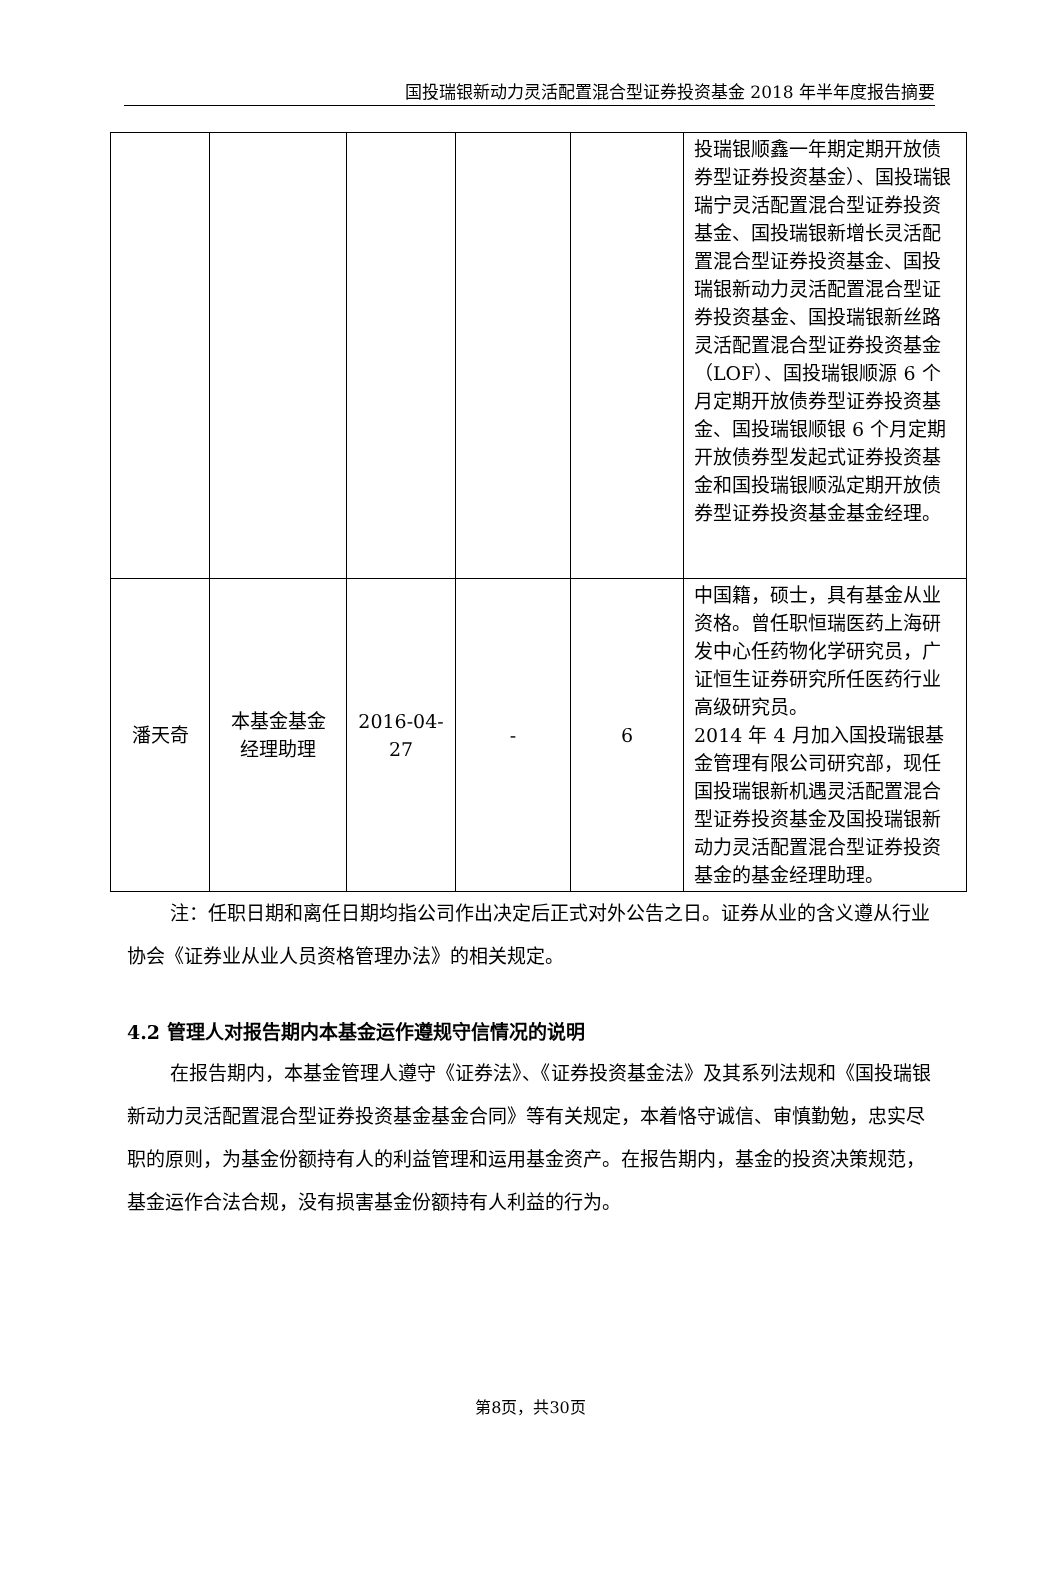国投瑞银新动力灵活配置混合型证券投资基金 2018 年半年度报告摘要
| | | | | | 投瑞银顺鑫一年期定期开放债券型证券投资基金）、国投瑞银瑞宁灵活配置混合型证券投资基金、国投瑞银新增长灵活配置混合型证券投资基金、国投瑞银新动力灵活配置混合型证券投资基金、国投瑞银新丝路灵活配置混合型证券投资基金（LOF）、国投瑞银顺源 6 个月定期开放债券型证券投资基金、国投瑞银顺银 6 个月定期开放债券型发起式证券投资基金和国投瑞银顺泓定期开放债券型证券投资基金基金经理。 |
| 潘天奇 | 本基金基金 经理助理 | 2016-04- 27 | - | 6 | 中国籍，硕士，具有基金从业资格。曾任职恒瑞医药上海研发中心任药物化学研究员，广证恒生证券研究所任医药行业高级研究员。 2014 年 4 月加入国投瑞银基金管理有限公司研究部，现任国投瑞银新机遇灵活配置混合型证券投资基金及国投瑞银新动力灵活配置混合型证券投资基金的基金经理助理。 |
注：任职日期和离任日期均指公司作出决定后正式对外公告之日。证券从业的含义遵从行业协会《证券业从业人员资格管理办法》的相关规定。
4.2 管理人对报告期内本基金运作遵规守信情况的说明
在报告期内，本基金管理人遵守《证券法》、《证券投资基金法》及其系列法规和《国投瑞银新动力灵活配置混合型证券投资基金基金合同》等有关规定，本着恪守诚信、审慎勤勉，忠实尽职的原则，为基金份额持有人的利益管理和运用基金资产。在报告期内，基金的投资决策规范，基金运作合法合规，没有损害基金份额持有人利益的行为。
第8页，共30页